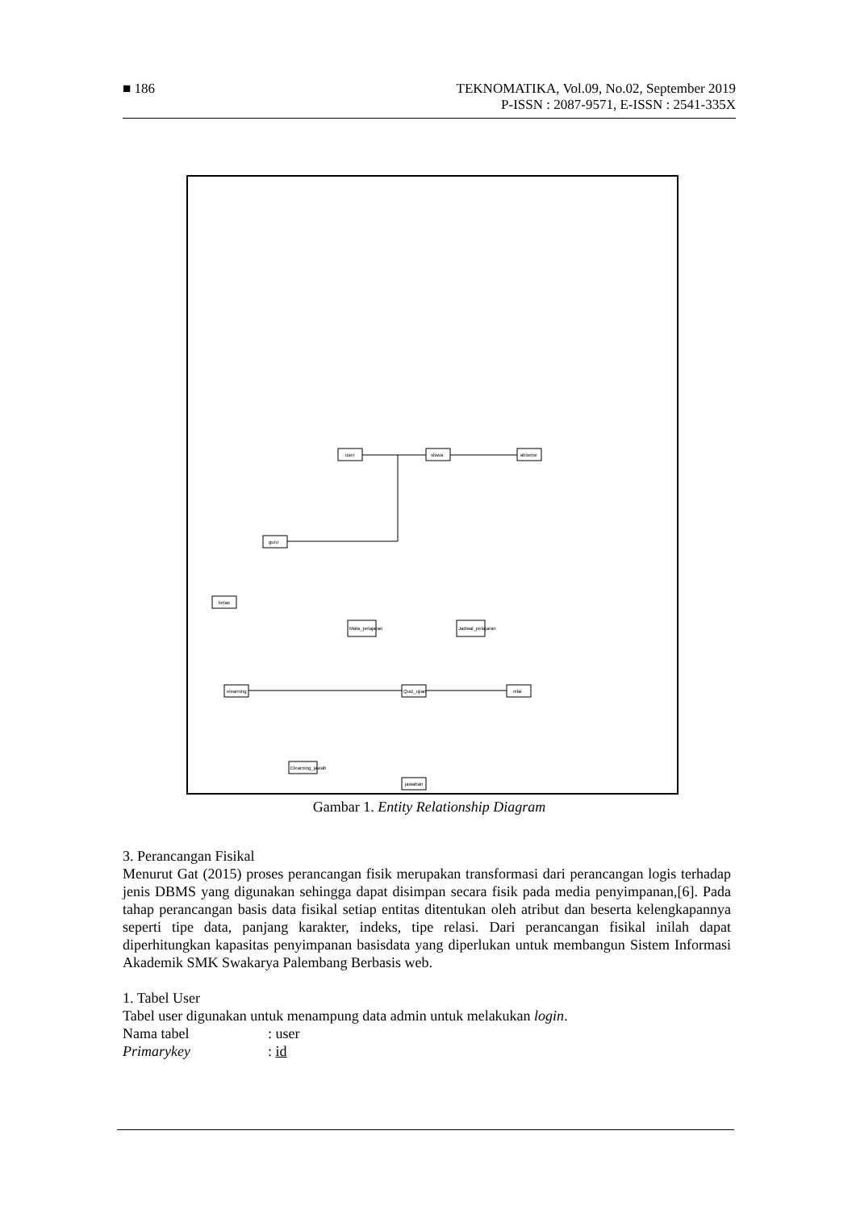■ 186
TEKNOMATIKA, Vol.09, No.02, September 2019
P-ISSN : 2087-9571, E-ISSN : 2541-335X
guru
user
siswa
absensi
kelas
Mata_pelajaran
Jadwal_pelajaran
elearning
Quiz_ujian
nilai
Elearning_jawab
jawaban
Gambar 1. Entity Relationship Diagram
3. Perancangan Fisikal
Menurut Gat (2015) proses perancangan fisik merupakan transformasi dari perancangan logis terhadap jenis DBMS yang digunakan sehingga dapat disimpan secara fisik pada media penyimpanan,[6]. Pada tahap perancangan basis data fisikal setiap entitas ditentukan oleh atribut dan beserta kelengkapannya seperti tipe data, panjang karakter, indeks, tipe relasi. Dari perancangan fisikal inilah dapat diperhitungkan kapasitas penyimpanan basisdata yang diperlukan untuk membangun Sistem Informasi Akademik SMK Swakarya Palembang Berbasis web.
1. Tabel User
Tabel user digunakan untuk menampung data admin untuk melakukan login.
Nama tabel: user
Primarykey: id